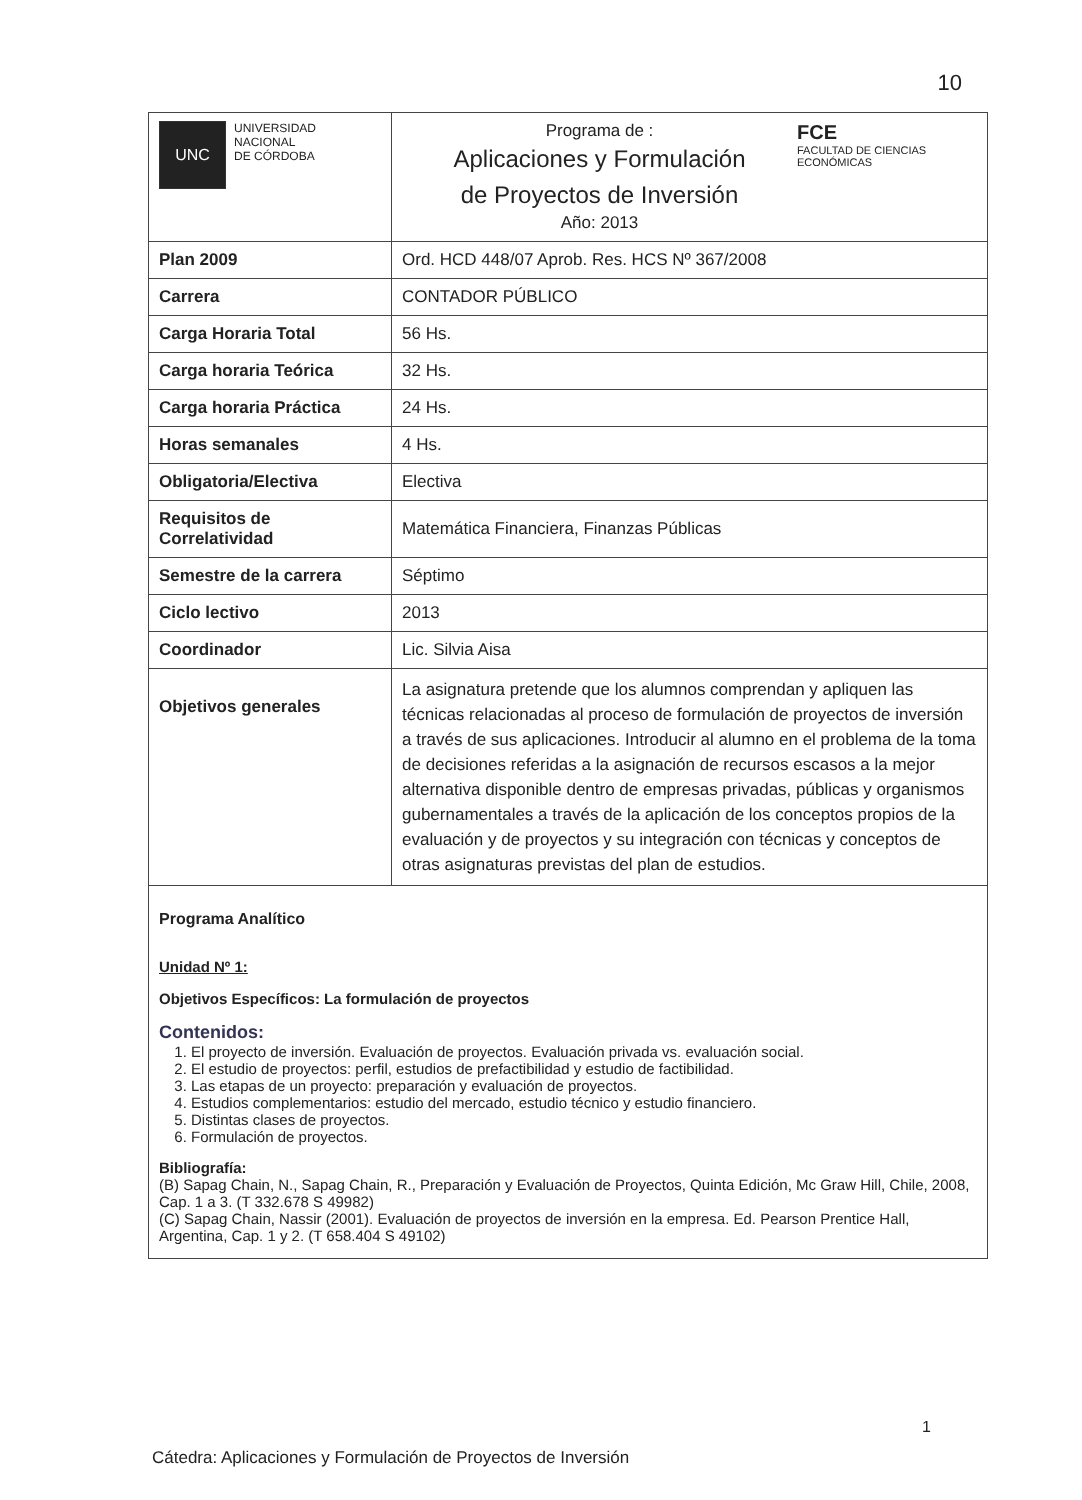10
| UNC UNIVERSIDAD NACIONAL DE CÓRDOBA | Programa de : Aplicaciones y Formulación de Proyectos de Inversión Año: 2013 FCE FACULTAD DE CIENCIAS ECONÓMICAS |
| Plan 2009 | Ord. HCD 448/07 Aprob. Res. HCS Nº 367/2008 |
| Carrera | CONTADOR PÚBLICO |
| Carga Horaria Total | 56 Hs. |
| Carga horaria Teórica | 32 Hs. |
| Carga horaria Práctica | 24 Hs. |
| Horas semanales | 4 Hs. |
| Obligatoria/Electiva | Electiva |
| Requisitos de Correlatividad | Matemática Financiera, Finanzas Públicas |
| Semestre de la carrera | Séptimo |
| Ciclo lectivo | 2013 |
| Coordinador | Lic. Silvia Aisa |
| Objetivos generales | La asignatura pretende que los alumnos comprendan y apliquen las técnicas relacionadas al proceso de formulación de proyectos de inversión a través de sus aplicaciones. Introducir al alumno en el problema de la toma de decisiones referidas a la asignación de recursos escasos a la mejor alternativa disponible dentro de empresas privadas, públicas y organismos gubernamentales a través de la aplicación de los conceptos propios de la evaluación y de proyectos y su integración con técnicas y conceptos de otras asignaturas previstas del plan de estudios. |
Programa Analítico
Unidad Nº 1:
Objetivos Específicos: La formulación de proyectos
Contenidos:
1. El proyecto de inversión. Evaluación de proyectos. Evaluación privada vs. evaluación social.
2. El estudio de proyectos: perfil, estudios de prefactibilidad y estudio de factibilidad.
3. Las etapas de un proyecto: preparación y evaluación de proyectos.
4. Estudios complementarios: estudio del mercado, estudio técnico y estudio financiero.
5. Distintas clases de proyectos.
6. Formulación de proyectos.
Bibliografía:
(B) Sapag Chain, N., Sapag Chain, R., Preparación y Evaluación de Proyectos, Quinta Edición, Mc Graw Hill, Chile, 2008, Cap. 1 a 3. (T 332.678 S 49982)
(C) Sapag Chain, Nassir (2001). Evaluación de proyectos de inversión en la empresa. Ed. Pearson Prentice Hall, Argentina, Cap. 1 y 2. (T 658.404 S 49102)
1
Cátedra: Aplicaciones y Formulación de Proyectos de Inversión